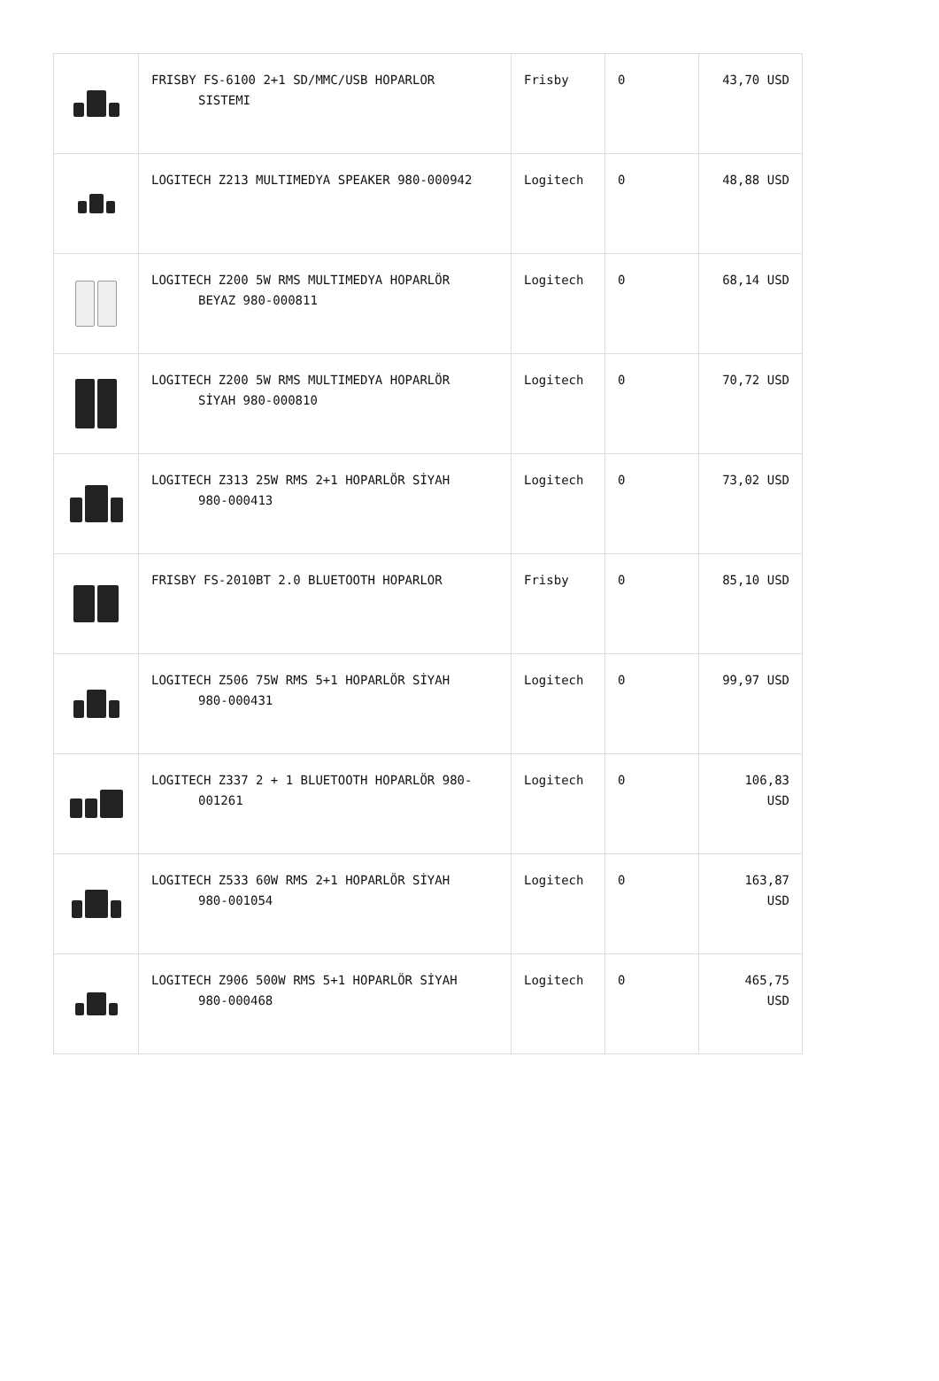| | FRISBY FS-6100 2+1 SD/MMC/USB HOPARLOR SISTEMI | Frisby | 0 | 43,70 USD |
| | LOGITECH Z213 MULTIMEDYA SPEAKER 980-000942 | Logitech | 0 | 48,88 USD |
| | LOGITECH Z200 5W RMS MULTIMEDYA HOPARLÖR BEYAZ 980-000811 | Logitech | 0 | 68,14 USD |
| | LOGITECH Z200 5W RMS MULTIMEDYA HOPARLÖR SİYAH 980-000810 | Logitech | 0 | 70,72 USD |
| | LOGITECH Z313 25W RMS 2+1 HOPARLÖR SİYAH 980-000413 | Logitech | 0 | 73,02 USD |
| | FRISBY FS-2010BT 2.0 BLUETOOTH HOPARLOR | Frisby | 0 | 85,10 USD |
| | LOGITECH Z506 75W RMS 5+1 HOPARLÖR SİYAH 980-000431 | Logitech | 0 | 99,97 USD |
| | LOGITECH Z337 2 + 1 BLUETOOTH HOPARLÖR 980- 001261 | Logitech | 0 | 106,83 USD |
| | LOGITECH Z533 60W RMS 2+1 HOPARLÖR SİYAH 980-001054 | Logitech | 0 | 163,87 USD |
| | LOGITECH Z906 500W RMS 5+1 HOPARLÖR SİYAH 980-000468 | Logitech | 0 | 465,75 USD |